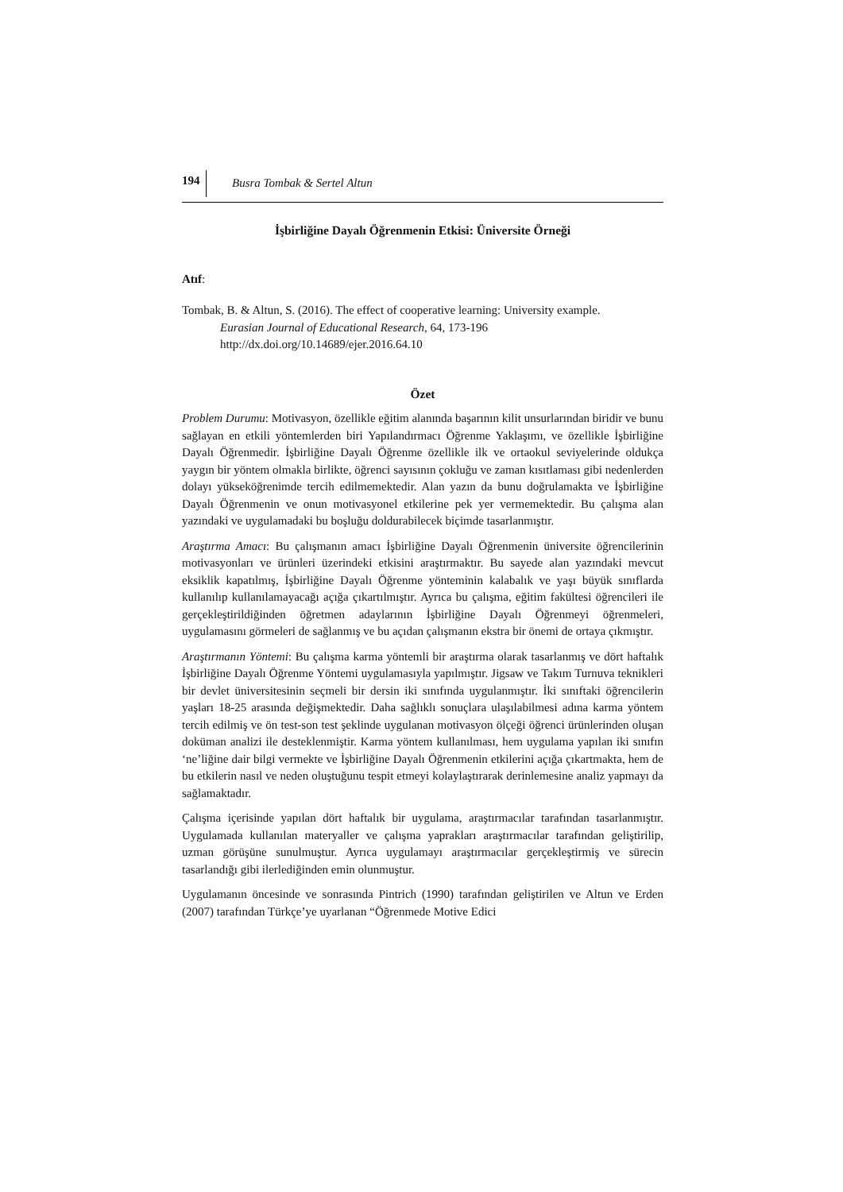194 Busra Tombak & Sertel Altun
İşbirliğine Dayalı Öğrenmenin Etkisi: Üniversite Örneği
Atıf:
Tombak, B. & Altun, S. (2016). The effect of cooperative learning: University example.
Eurasian Journal of Educational Research, 64, 173-196
http://dx.doi.org/10.14689/ejer.2016.64.10
Özet
Problem Durumu: Motivasyon, özellikle eğitim alanında başarının kilit unsurlarından biridir ve bunu sağlayan en etkili yöntemlerden biri Yapılandırmacı Öğrenme Yaklaşımı, ve özellikle İşbirliğine Dayalı Öğrenmedir. İşbirliğine Dayalı Öğrenme özellikle ilk ve ortaokul seviyelerinde oldukça yaygın bir yöntem olmakla birlikte, öğrenci sayısının çokluğu ve zaman kısıtlaması gibi nedenlerden dolayı yükseköğrenimde tercih edilmemektedir. Alan yazın da bunu doğrulamakta ve İşbirliğine Dayalı Öğrenmenin ve onun motivasyonel etkilerine pek yer vermemektedir. Bu çalışma alan yazındaki ve uygulamadaki bu boşluğu doldurabilecek biçimde tasarlanmıştır.
Araştırma Amacı: Bu çalışmanın amacı İşbirliğine Dayalı Öğrenmenin üniversite öğrencilerinin motivasyonları ve ürünleri üzerindeki etkisini araştırmaktır. Bu sayede alan yazındaki mevcut eksiklik kapatılmış, İşbirliğine Dayalı Öğrenme yönteminin kalabalık ve yaşı büyük sınıflarda kullanılıp kullanılamayacağı açığa çıkartılmıştır. Ayrıca bu çalışma, eğitim fakültesi öğrencileri ile gerçekleştirildiğinden öğretmen adaylarının İşbirliğine Dayalı Öğrenmeyi öğrenmeleri, uygulamasını görmeleri de sağlanmış ve bu açıdan çalışmanın ekstra bir önemi de ortaya çıkmıştır.
Araştırmanın Yöntemi: Bu çalışma karma yöntemli bir araştırma olarak tasarlanmış ve dört haftalık İşbirliğine Dayalı Öğrenme Yöntemi uygulamasıyla yapılmıştır. Jigsaw ve Takım Turnuva teknikleri bir devlet üniversitesinin seçmeli bir dersin iki sınıfında uygulanmıştır. İki sınıftaki öğrencilerin yaşları 18-25 arasında değişmektedir. Daha sağlıklı sonuçlara ulaşılabilmesi adına karma yöntem tercih edilmiş ve ön test-son test şeklinde uygulanan motivasyon ölçeği öğrenci ürünlerinden oluşan doküman analizi ile desteklenmiştir. Karma yöntem kullanılması, hem uygulama yapılan iki sınıfın ‘ne’liğine dair bilgi vermekte ve İşbirliğine Dayalı Öğrenmenin etkilerini açığa çıkartmakta, hem de bu etkilerin nasıl ve neden oluştuğunu tespit etmeyi kolaylaştırarak derinlemesine analiz yapmayı da sağlamaktadır.
Çalışma içerisinde yapılan dört haftalık bir uygulama, araştırmacılar tarafından tasarlanmıştır. Uygulamada kullanılan materyaller ve çalışma yaprakları araştırmacılar tarafından geliştirilip, uzman görüşüne sunulmuştur. Ayrıca uygulamayı araştırmacılar gerçekleştirmiş ve sürecin tasarlandığı gibi ilerlediğinden emin olunmuştur.
Uygulamanın öncesinde ve sonrasında Pintrich (1990) tarafından geliştirilen ve Altun ve Erden (2007) tarafından Türkçe’ye uyarlanan “Öğrenmede Motive Edici